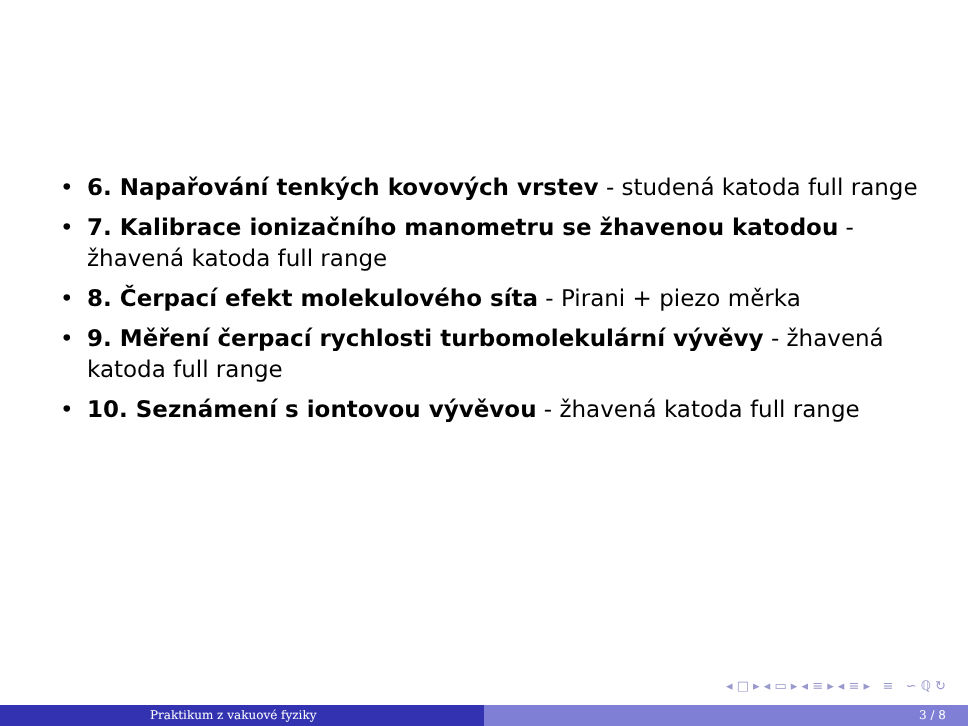• 6. Napařování tenkých kovových vrstev - studená katoda full range
• 7. Kalibrace ionizačního manometru se žhavenou katodou - žhavená katoda full range
• 8. Čerpací efekt molekulového síta - Pirani + piezo měrka
• 9. Měření čerpací rychlosti turbomolekulární vývěvy - žhavená katoda full range
• 10. Seznámení s iontovou vývěvou - žhavená katoda full range
◂ □ ▸ ◂ ▭ ▸ ◂ ≡ ▸ ◂ ≡ ▸ ≡ ∽ ℚ ↻
Praktikum z vakuové fyziky 3 / 8